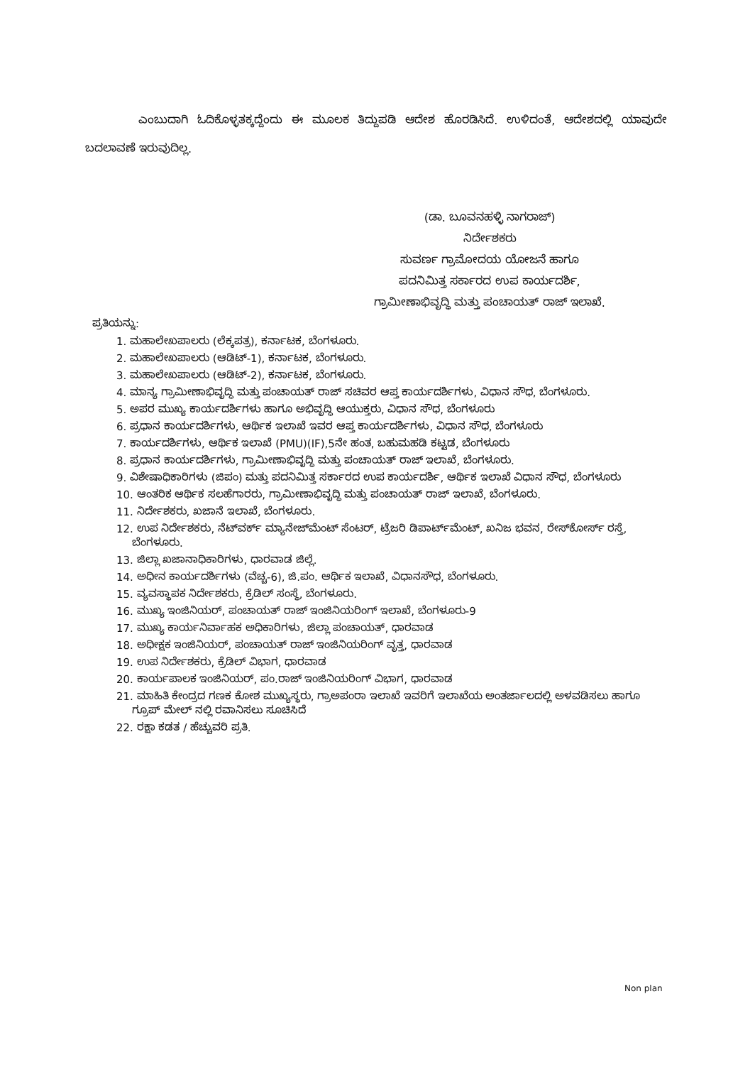ಎಂಬುದಾಗಿ ಓದಿಕೊಳ್ಳತಕ್ಕದ್ದೆಂದು ಈ ಮೂಲಕ ತಿದ್ದುಪಡಿ ಆದೇಶ ಹೊರಡಿಸಿದೆ. ಉಳಿದಂತೆ, ಆದೇಶದಲ್ಲಿ ಯಾವುದೇ ಬದಲಾವಣೆ ಇರುವುದಿಲ್ಲ.
(ಡಾ. ಬೂವನಹಳ್ಳಿ ನಾಗರಾಜ್)
ನಿರ್ದೇಶಕರು
ಸುವರ್ಣ ಗ್ರಾಮೋದಯ ಯೋಜನೆ ಹಾಗೂ
ಪದನಿಮಿತ್ತ ಸರ್ಕಾರದ ಉಪ ಕಾರ್ಯದರ್ಶಿ,
ಗ್ರಾಮೀಣಾಭಿವೃದ್ಧಿ ಮತ್ತು ಪಂಚಾಯತ್ ರಾಜ್ ಇಲಾಖೆ.
ಪ್ರತಿಯನ್ನು:
1. ಮಹಾಲೇಖಪಾಲರು (ಲೆಕ್ಕಪತ್ರ), ಕರ್ನಾಟಕ, ಬೆಂಗಳೂರು.
2. ಮಹಾಲೇಖಪಾಲರು (ಆಡಿಟ್-1), ಕರ್ನಾಟಕ, ಬೆಂಗಳೂರು.
3. ಮಹಾಲೇಖಪಾಲರು (ಆಡಿಟ್-2), ಕರ್ನಾಟಕ, ಬೆಂಗಳೂರು.
4. ಮಾನ್ಯ ಗ್ರಾಮೀಣಾಭಿವೃದ್ಧಿ ಮತ್ತು ಪಂಚಾಯತ್ ರಾಜ್ ಸಚಿವರ ಆಪ್ತ ಕಾರ್ಯದರ್ಶಿಗಳು, ವಿಧಾನ ಸೌಧ, ಬೆಂಗಳೂರು.
5. ಅಪರ ಮುಖ್ಯ ಕಾರ್ಯದರ್ಶಿಗಳು ಹಾಗೂ ಅಭಿವೃದ್ಧಿ ಆಯುಕ್ತರು, ವಿಧಾನ ಸೌಧ, ಬೆಂಗಳೂರು
6. ಪ್ರಧಾನ ಕಾರ್ಯದರ್ಶಿಗಳು, ಆರ್ಥಿಕ ಇಲಾಖೆ ಇವರ ಆಪ್ತ ಕಾರ್ಯದರ್ಶಿಗಳು, ವಿಧಾನ ಸೌಧ, ಬೆಂಗಳೂರು
7. ಕಾರ್ಯದರ್ಶಿಗಳು, ಆರ್ಥಿಕ ಇಲಾಖೆ (PMU)(IF),5ನೇ ಹಂತ, ಬಹುಮಹಡಿ ಕಟ್ಟಡ, ಬೆಂಗಳೂರು
8. ಪ್ರಧಾನ ಕಾರ್ಯದರ್ಶಿಗಳು, ಗ್ರಾಮೀಣಾಭಿವೃದ್ಧಿ ಮತ್ತು ಪಂಚಾಯತ್ ರಾಜ್ ಇಲಾಖೆ, ಬೆಂಗಳೂರು.
9. ವಿಶೇಷಾಧಿಕಾರಿಗಳು (ಜಿಪಂ) ಮತ್ತು ಪದನಿಮಿತ್ತ ಸರ್ಕಾರದ ಉಪ ಕಾರ್ಯದರ್ಶಿ, ಆರ್ಥಿಕ ಇಲಾಖೆ ವಿಧಾನ ಸೌಧ, ಬೆಂಗಳೂರು
10. ಆಂತರಿಕ ಆರ್ಥಿಕ ಸಲಹೆಗಾರರು, ಗ್ರಾಮೀಣಾಭಿವೃದ್ಧಿ ಮತ್ತು ಪಂಚಾಯತ್ ರಾಜ್ ಇಲಾಖೆ, ಬೆಂಗಳೂರು.
11. ನಿರ್ದೇಶಕರು, ಖಜಾನೆ ಇಲಾಖೆ, ಬೆಂಗಳೂರು.
12. ಉಪ ನಿರ್ದೇಶಕರು, ನೆಟ್‌ವರ್ಕ್ ಮ್ಯಾನೇಜ್‌ಮೆಂಟ್ ಸೆಂಟರ್, ಟ್ರೆಜರಿ ಡಿಪಾರ್ಟ್‌ಮೆಂಟ್, ಖನಿಜ ಭವನ, ರೇಸ್‌ಕೋರ್ಸ್ ರಸ್ತೆ, ಬೆಂಗಳೂರು.
13. ಜಿಲ್ಲಾ ಖಜಾನಾಧಿಕಾರಿಗಳು, ಧಾರವಾಡ ಜಿಲ್ಲೆ.
14. ಅಧೀನ ಕಾರ್ಯದರ್ಶಿಗಳು (ವೆಚ್ಚ-6), ಜಿ.ಪಂ. ಆರ್ಥಿಕ ಇಲಾಖೆ, ವಿಧಾನಸೌಧ, ಬೆಂಗಳೂರು.
15. ವ್ಯವಸ್ಥಾಪಕ ನಿರ್ದೇಶಕರು, ಕ್ರೆಡಿಲ್ ಸಂಸ್ಥೆ, ಬೆಂಗಳೂರು.
16. ಮುಖ್ಯ ಇಂಜಿನಿಯರ್, ಪಂಚಾಯತ್ ರಾಜ್ ಇಂಜಿನಿಯರಿಂಗ್ ಇಲಾಖೆ, ಬೆಂಗಳೂರು-9
17. ಮುಖ್ಯ ಕಾರ್ಯನಿರ್ವಾಹಕ ಅಧಿಕಾರಿಗಳು, ಜಿಲ್ಲಾ ಪಂಚಾಯತ್, ಧಾರವಾಡ
18. ಅಧೀಕ್ಷಕ ಇಂಜಿನಿಯರ್, ಪಂಚಾಯತ್ ರಾಜ್ ಇಂಜಿನಿಯರಿಂಗ್ ವೃತ್ತ, ಧಾರವಾಡ
19. ಉಪ ನಿರ್ದೇಶಕರು, ಕ್ರೆಡಿಲ್ ವಿಭಾಗ, ಧಾರವಾಡ
20. ಕಾರ್ಯಪಾಲಕ ಇಂಜಿನಿಯರ್, ಪಂ.ರಾಜ್ ಇಂಜಿನಿಯರಿಂಗ್ ವಿಭಾಗ, ಧಾರವಾಡ
21. ಮಾಹಿತಿ ಕೇಂದ್ರದ ಗಣಕ ಕೋಶ ಮುಖ್ಯಸ್ಥರು, ಗ್ರಾಅಪಂರಾ ಇಲಾಖೆ ಇವರಿಗೆ ಇಲಾಖೆಯ ಅಂತರ್ಜಾಲದಲ್ಲಿ ಅಳವಡಿಸಲು ಹಾಗೂ ಗ್ರೂಪ್ ಮೇಲ್ ನಲ್ಲಿ ರವಾನಿಸಲು ಸೂಚಿಸಿದೆ
22. ರಕ್ಷಾ ಕಡತ / ಹೆಚ್ಚುವರಿ ಪ್ರತಿ.
Non plan